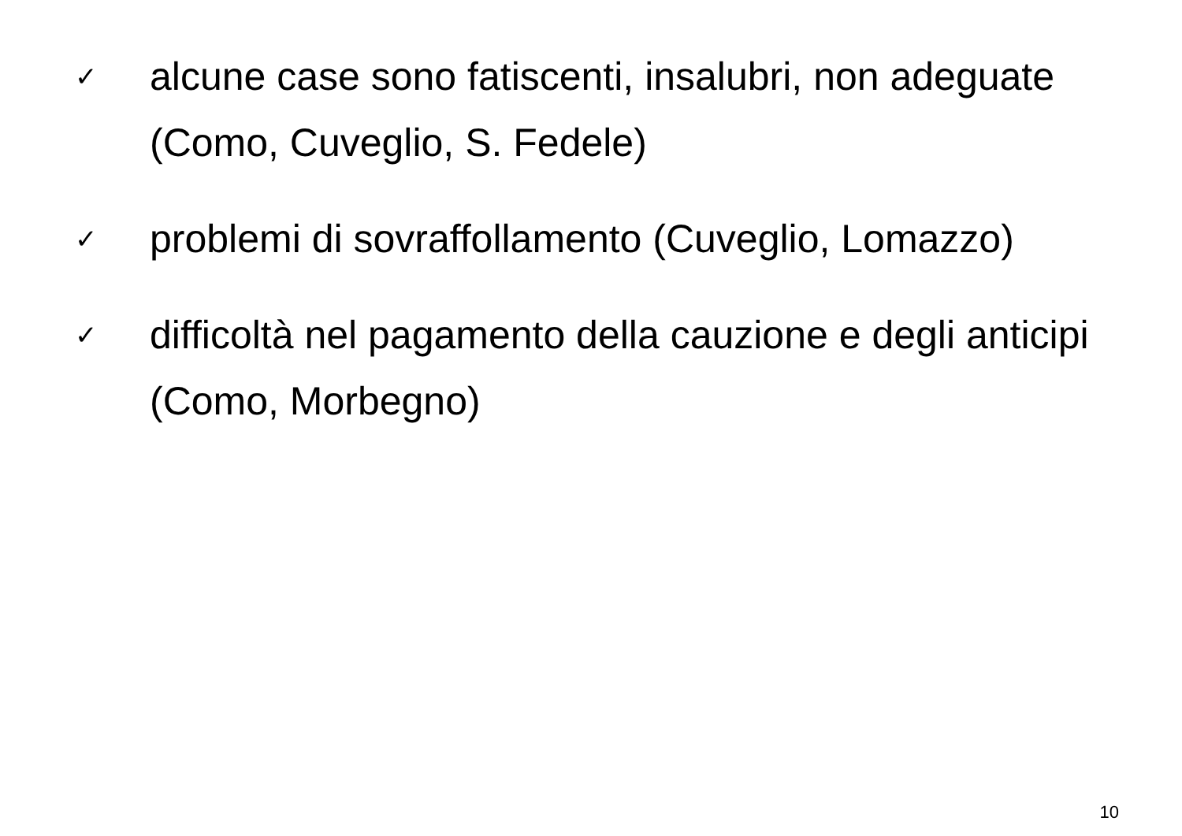✓ alcune case sono fatiscenti, insalubri, non adeguate (Como, Cuveglio, S. Fedele)
✓ problemi di sovraffollamento (Cuveglio, Lomazzo)
✓ difficoltà nel pagamento della cauzione e degli anticipi (Como, Morbegno)
10